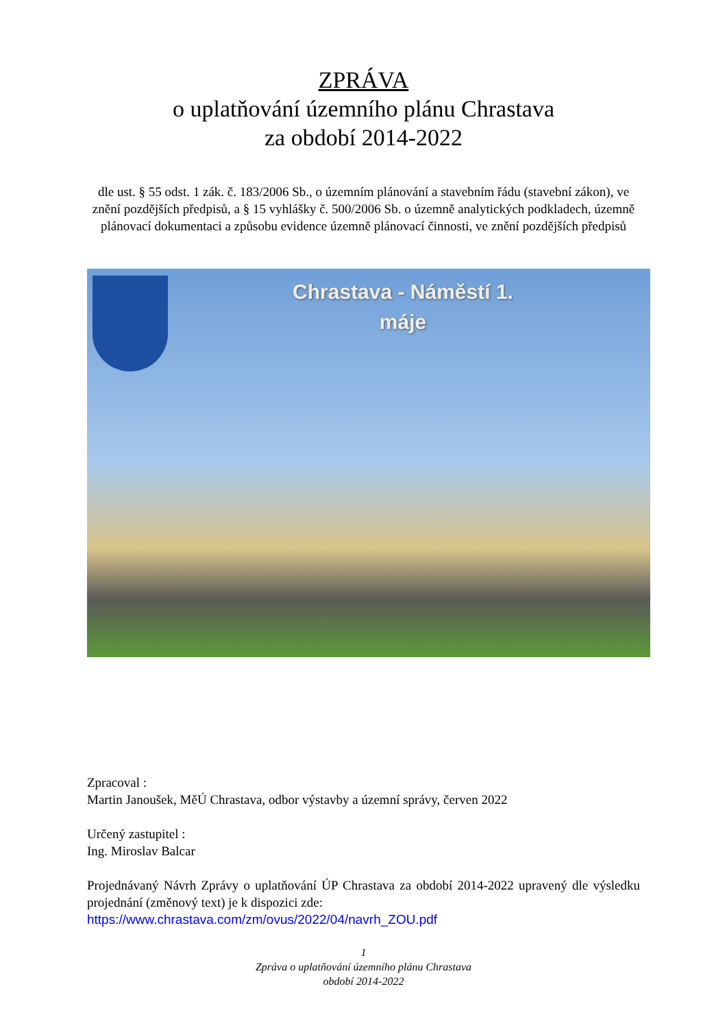ZPRÁVA
o uplatňování územního plánu Chrastava
za období 2014-2022
dle ust. § 55 odst. 1 zák. č. 183/2006 Sb., o územním plánování a stavebním řádu (stavební zákon), ve znění pozdějších předpisů, a § 15 vyhlášky č. 500/2006 Sb. o územně analytických podkladech, územně plánovací dokumentaci a způsobu evidence územně plánovací činnosti, ve znění pozdějších předpisů
Chrastava - Náměstí 1.
máje
Zpracoval :
Martin Janoušek, MěÚ Chrastava, odbor výstavby a územní správy, červen 2022
Určený zastupitel :
Ing. Miroslav Balcar
Projednávaný Návrh Zprávy o uplatňování ÚP Chrastava za období 2014-2022 upravený dle výsledku projednání (změnový text) je k dispozici zde:
https://www.chrastava.com/zm/ovus/2022/04/navrh_ZOU.pdf
1
Zpráva o uplatňování územního plánu Chrastava
období 2014-2022